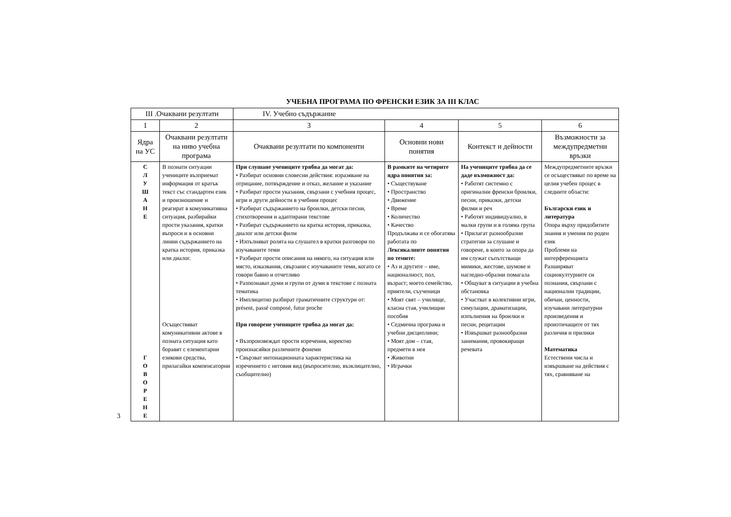УЧЕБНА ПРОГРАМА ПО ФРЕНСКИ ЕЗИК ЗА III КЛАС
| III .Очаквани резултати | | IV. Учебно съдържание | | | |
| --- | --- | --- | --- | --- | --- |
| 1 | 2 | 3 | 4 | 5 | 6 |
| Ядра на УС | Очаквани резултати на ниво учебна програма | Очаквани резултати по компоненти | Основни нови понятия | Контекст и дейности | Възможности за междупредметни връзки |
| С Л У Ш А Н Е Г О В О Р Е Н Е | В познати ситуации учениците възприемат информация от кратък текст със стандартен език и произношение и реагират в комуникативна ситуация, разбирайки прости указания, кратки въпроси и в основни линии съдържанието на кратка история, приказка или диалог. Осъществяват комуникативни актове в позната ситуация като боравят с елементарни езикови средства, прилагайки компенсаторни | При слушане учениците трябва да могат да: • Разбират основни словесни действия: изразяване на отрицание, потвърждение и отказ, желание и указание • Разбират прости указания, свързани с учебния процес, игри и други дейности в учебния процес • Разбират съдържанието на броилки, детски песни, стихотворения и адаптирани текстове • Разбират съдържанието на кратка история, приказка, диалог или детски филм • Изпълняват ролята на слушател в кратки разговори по изучаваните теми • Разбират прости описания на някого, на ситуация или място, изказвания, свързани с изучаваните теми, когато се говори бавно и отчетливо • Разпознават думи и групи от думи в текстове с позната тематика • Имплицитно разбират граматичните структури от: présent, passé composé, futur proche При говорене учениците трябва да могат да: • Възпроизвеждат прости изречения, коректно произнасяйки различните фонеми • Свързват интонационната характеристика на изречението с неговия вид (въпросително, възклицателно, съобщително) | В рамките на четирите ядра понятия за: • Съществуване • Пространство • Движение • Време • Количество • Качество Продължава и се обогатява работата по Лексикалните понятия по темите: • Аз и другите – име, националност, пол, възраст; моето семейство, приятели, съученици • Моят свят – училище, класна стая, училищни пособия • Седмична програма и учебни дисциплини; • Моят дом – стая, предмети в нея • Животни • Играчки | На учениците трябва да се даде възможност да: • Работят системно с оригинални френски броилки, песни, приказки, детски филми и реч • Работят индивидуално, в малки групи и в голяма група • Прилагат разнообразни стратегии за слушане и говорене, в които за опора да им служат съпътстващи мимики, жестове, шумове и нагледно-образни помагала • Общуват в ситуации в учебна обстановка • Участват в колективни игри, симулации, драматизации, изпълнения на броилки и песни, рецитации • Извършват разнообразни занимания, провокиращи речевата | Междупредметните връзки се осъществяват по време на целия учебен процес в следните области: Български език и литература Опора върху придобитите знания и умения по роден език Проблеми на интерференцията Разширяват социокултурните си познания, свързани с национални традиции, обичаи, ценности, изучавани литературни произведения и произтичащите от тях различия и прилики Математика Естествени числа и извършване на действия с тях, сравняване на |
3